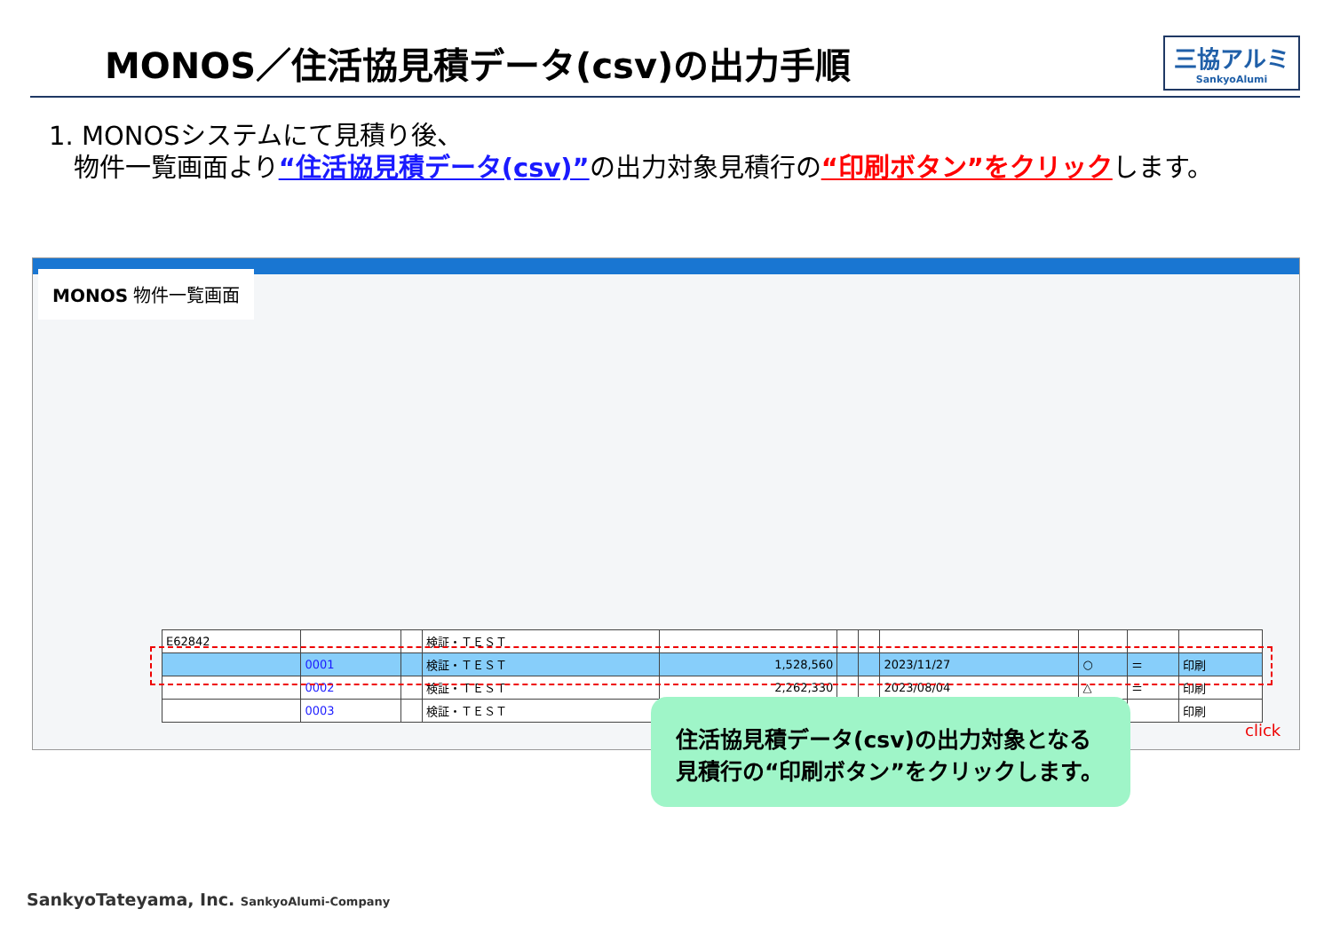MONOS／住活協見積データ(csv)の出力手順
三協アルミ
SankyoAlumi
1. MONOSシステムにて見積り後、
物件一覧画面より“住活協見積データ(csv)”の出力対象見積行の“印刷ボタン”をクリックします。
MONOS 物件一覧画面
| E62842 | | | 検証・ＴＥＳＴ | | | | | | | |
| | 0001 | | 検証・ＴＥＳＴ | 1,528,560 | | | 2023/11/27 | ○ | ＝ | 印刷 |
| | 0002 | | 検証・ＴＥＳＴ | 2,262,330 | | | 2023/08/04 | △ | ＝ | 印刷 |
| | 0003 | | 検証・ＴＥＳＴ | | | | | | | 印刷 |
住活協見積データ(csv)の出力対象となる
見積行の“印刷ボタン”をクリックします。
click
SankyoTateyama, Inc. SankyoAlumi-Company